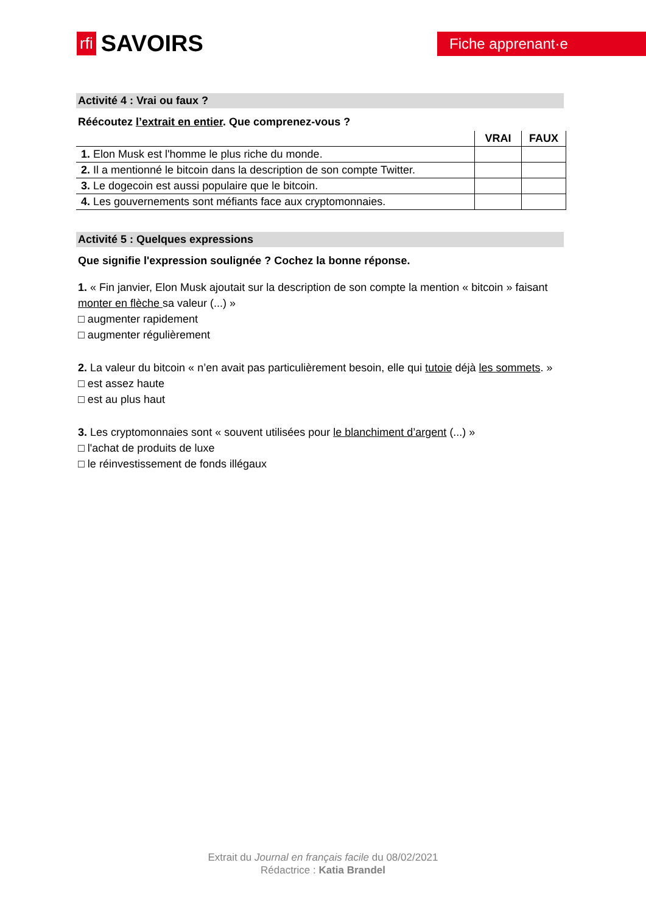rfi SAVOIRS
Fiche apprenant·e
Activité 4 : Vrai ou faux ?
Réécoutez l’extrait en entier. Que comprenez-vous ?
| | VRAI | FAUX |
| --- | --- | --- |
| 1. Elon Musk est l'homme le plus riche du monde. | | |
| 2. Il a mentionné le bitcoin dans la description de son compte Twitter. | | |
| 3. Le dogecoin est aussi populaire que le bitcoin. | | |
| 4. Les gouvernements sont méfiants face aux cryptomonnaies. | | |
Activité 5 : Quelques expressions
Que signifie l'expression soulignée ? Cochez la bonne réponse.
1. « Fin janvier, Elon Musk ajoutait sur la description de son compte la mention « bitcoin » faisant monter en flèche sa valeur (...) »
□ augmenter rapidement
□ augmenter régulièrement
2. La valeur du bitcoin « n’en avait pas particulièrement besoin, elle qui tutoie déjà les sommets. »
□ est assez haute
□ est au plus haut
3. Les cryptomonnaies sont « souvent utilisées pour le blanchiment d’argent (...) »
□ l'achat de produits de luxe
□ le réinvestissement de fonds illégaux
Extrait du Journal en français facile du 08/02/2021
Rédactrice : Katia Brandel